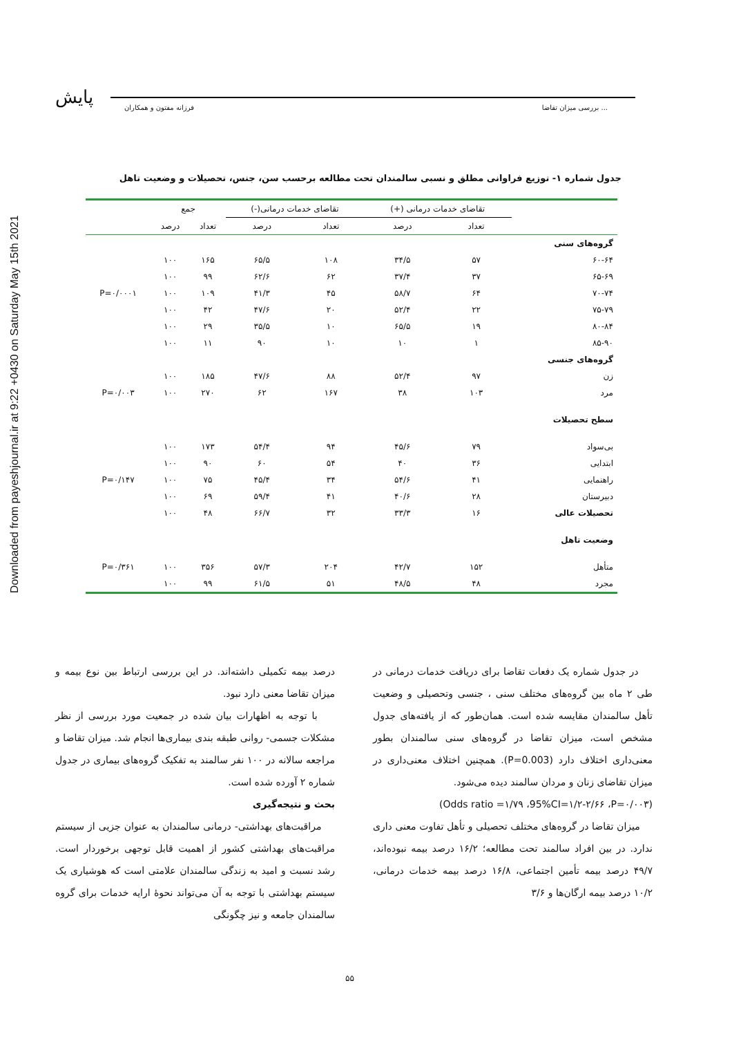Downloaded from payeshjournal.ir at 9:22 +0430 on Saturday May 15th 2021
پایش فرزانه مفتون و همکاران بررسی میزان تقاضا ...
جدول شماره ۱- توزیع فراوانی مطلق و نسبی سالمندان تحت مطالعه برحسب سن، جنس، تحصیلات و وضعیت تاهل
| | تقاضای خدمات درمانی (+) | | تقاضای خدمات درمانی(-) | | جمع | | |
| --- | --- | --- | --- | --- | --- | --- | --- |
| | تعداد | درصد | تعداد | درصد | تعداد | درصد | |
| گروه‌های سنی | | | | | | | |
| ۶۰-۶۴ | ۵۷ | ۳۴/۵ | ۱۰۸ | ۶۵/۵ | ۱۶۵ | ۱۰۰ | |
| ۶۵-۶۹ | ۳۷ | ۳۷/۴ | ۶۲ | ۶۲/۶ | ۹۹ | ۱۰۰ | |
| ۷۰-۷۴ | ۶۴ | ۵۸/۷ | ۴۵ | ۴۱/۳ | ۱۰۹ | ۱۰۰ | P=۰/۰۰۰۱ |
| ۷۵-۷۹ | ۲۲ | ۵۲/۴ | ۲۰ | ۴۷/۶ | ۴۲ | ۱۰۰ | |
| ۸۰-۸۴ | ۱۹ | ۶۵/۵ | ۱۰ | ۳۵/۵ | ۲۹ | ۱۰۰ | |
| ۸۵-۹۰ | ۱ | ۱۰ | ۱۰ | ۹۰ | ۱۱ | ۱۰۰ | |
| گروه‌های جنسی | | | | | | | |
| زن | ۹۷ | ۵۲/۴ | ۸۸ | ۴۷/۶ | ۱۸۵ | ۱۰۰ | |
| مرد | ۱۰۳ | ۳۸ | ۱۶۷ | ۶۲ | ۲۷۰ | ۱۰۰ | P=۰/۰۰۳ |
| سطح تحصیلات | | | | | | | |
| بی‌سواد | ۷۹ | ۴۵/۶ | ۹۴ | ۵۴/۴ | ۱۷۳ | ۱۰۰ | |
| ابتدایی | ۳۶ | ۴۰ | ۵۴ | ۶۰ | ۹۰ | ۱۰۰ | |
| راهنمایی | ۴۱ | ۵۴/۶ | ۳۴ | ۴۵/۴ | ۷۵ | ۱۰۰ | P=۰/۱۴۷ |
| دبیرستان | ۲۸ | ۴۰/۶ | ۴۱ | ۵۹/۴ | ۶۹ | ۱۰۰ | |
| تحصیلات عالی | ۱۶ | ۳۳/۳ | ۳۲ | ۶۶/۷ | ۴۸ | ۱۰۰ | |
| وضعیت تاهل | | | | | | | |
| متأهل | ۱۵۲ | ۴۲/۷ | ۲۰۴ | ۵۷/۳ | ۳۵۶ | ۱۰۰ | P=۰/۳۶۱ |
| مجرد | ۴۸ | ۴۸/۵ | ۵۱ | ۶۱/۵ | ۹۹ | ۱۰۰ | |
در جدول شماره یک دفعات تقاضا برای دریافت خدمات درمانی در طی ۲ ماه بین گروه‌های مختلف سنی ، جنسی وتحصیلی و وضعیت تأهل سالمندان مقایسه شده است. همان‌طور که از یافته‌های جدول مشخص است، میزان تقاضا در گروه‌های سنی سالمندان بطور معنی‌داری اختلاف دارد (P=0.003). همچنین اختلاف معنی‌داری در میزان تقاضای زنان و مردان سالمند دیده می‌شود.
(Odds ratio =۱/۷۹ ،95%CI=۱/۲-۲/۶۶ ،P=۰/۰۰۳)
میزان تقاضا در گروه‌های مختلف تحصیلی و تأهل تفاوت معنی داری ندارد. در بین افراد سالمند تحت مطالعه؛ ۱۶/۲ درصد بیمه نبوده‌اند، ۴۹/۷ درصد بیمه تأمین اجتماعی، ۱۶/۸ درصد بیمه خدمات درمانی، ۱۰/۲ درصد بیمه ارگان‌ها و ۳/۶
درصد بیمه تکمیلی داشته‌اند. در این بررسی ارتباط بین نوع بیمه و میزان تقاضا معنی دارد نبود.
با توجه به اظهارات بیان شده در جمعیت مورد بررسی از نظر مشکلات جسمی- روانی طبقه بندی بیماری‌ها انجام شد. میزان تقاضا و مراجعه سالانه در ۱۰۰ نفر سالمند به تفکیک گروه‌های بیماری در جدول شماره ۲ آورده شده است.
بحث و نتیجه‌گیری
مراقبت‌های بهداشتی- درمانی سالمندان به عنوان جزیی از سیستم مراقبت‌های بهداشتی کشور از اهمیت قابل توجهی برخوردار است. رشد نسبت و امید به زندگی سالمندان علامتی است که هوشیاری یک سیستم بهداشتی با توجه به آن می‌تواند نحوهٔ ارایه خدمات برای گروه سالمندان جامعه و نیز چگونگی
۵۵